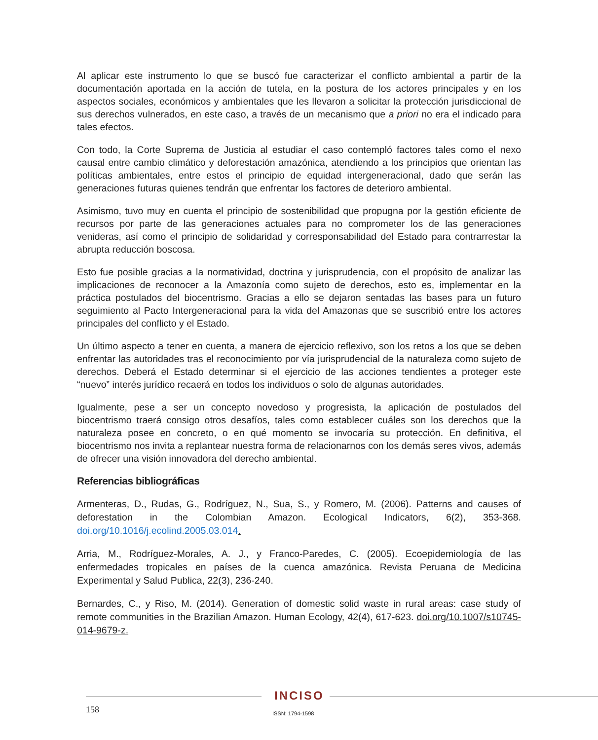Al aplicar este instrumento lo que se buscó fue caracterizar el conflicto ambiental a partir de la documentación aportada en la acción de tutela, en la postura de los actores principales y en los aspectos sociales, económicos y ambientales que les llevaron a solicitar la protección jurisdiccional de sus derechos vulnerados, en este caso, a través de un mecanismo que a priori no era el indicado para tales efectos.
Con todo, la Corte Suprema de Justicia al estudiar el caso contempló factores tales como el nexo causal entre cambio climático y deforestación amazónica, atendiendo a los principios que orientan las políticas ambientales, entre estos el principio de equidad intergeneracional, dado que serán las generaciones futuras quienes tendrán que enfrentar los factores de deterioro ambiental.
Asimismo, tuvo muy en cuenta el principio de sostenibilidad que propugna por la gestión eficiente de recursos por parte de las generaciones actuales para no comprometer los de las generaciones venideras, así como el principio de solidaridad y corresponsabilidad del Estado para contrarrestar la abrupta reducción boscosa.
Esto fue posible gracias a la normatividad, doctrina y jurisprudencia, con el propósito de analizar las implicaciones de reconocer a la Amazonía como sujeto de derechos, esto es, implementar en la práctica postulados del biocentrismo. Gracias a ello se dejaron sentadas las bases para un futuro seguimiento al Pacto Intergeneracional para la vida del Amazonas que se suscribió entre los actores principales del conflicto y el Estado.
Un último aspecto a tener en cuenta, a manera de ejercicio reflexivo, son los retos a los que se deben enfrentar las autoridades tras el reconocimiento por vía jurisprudencial de la naturaleza como sujeto de derechos. Deberá el Estado determinar si el ejercicio de las acciones tendientes a proteger este “nuevo” interés jurídico recaerá en todos los individuos o solo de algunas autoridades.
Igualmente, pese a ser un concepto novedoso y progresista, la aplicación de postulados del biocentrismo traerá consigo otros desafíos, tales como establecer cuáles son los derechos que la naturaleza posee en concreto, o en qué momento se invocaría su protección. En definitiva, el biocentrismo nos invita a replantear nuestra forma de relacionarnos con los demás seres vivos, además de ofrecer una visión innovadora del derecho ambiental.
Referencias bibliográficas
Armenteras, D., Rudas, G., Rodríguez, N., Sua, S., y Romero, M. (2006). Patterns and causes of deforestation in the Colombian Amazon. Ecological Indicators, 6(2), 353-368. doi.org/10.1016/j.ecolind.2005.03.014.
Arria, M., Rodríguez-Morales, A. J., y Franco-Paredes, C. (2005). Ecoepidemiología de las enfermedades tropicales en países de la cuenca amazónica. Revista Peruana de Medicina Experimental y Salud Publica, 22(3), 236-240.
Bernardes, C., y Riso, M. (2014). Generation of domestic solid waste in rural areas: case study of remote communities in the Brazilian Amazon. Human Ecology, 42(4), 617-623. doi.org/10.1007/s10745-014-9679-z.
INCISO
158 ISSN: 1794-1598